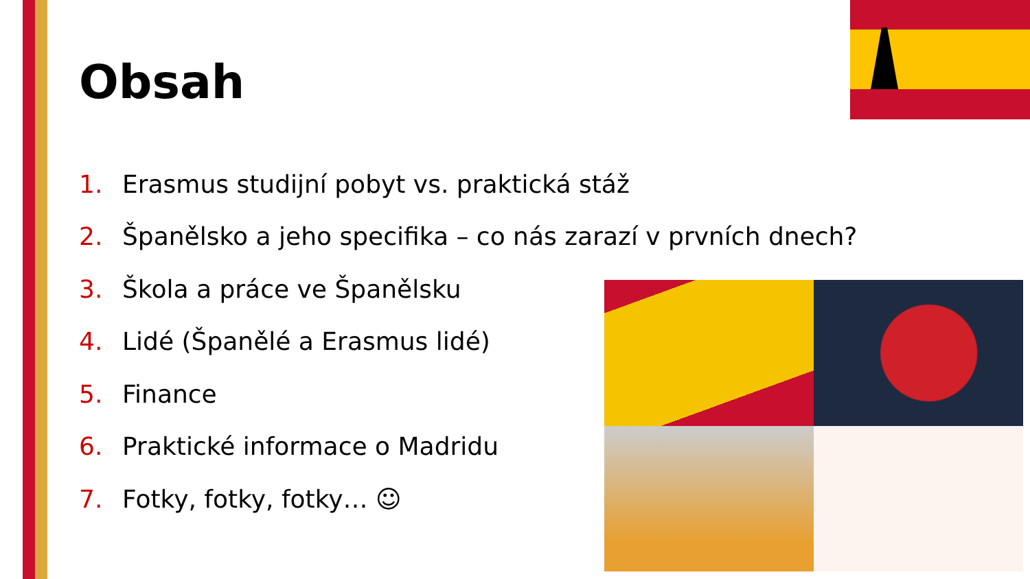Obsah
1. Erasmus studijní pobyt vs. praktická stáž
2. Španělsko a jeho specifika – co nás zarazí v prvních dnech?
3. Škola a práce ve Španělsku
4. Lidé (Španělé a Erasmus lidé)
5. Finance
6. Praktické informace o Madridu
7. Fotky, fotky, fotky… ☺